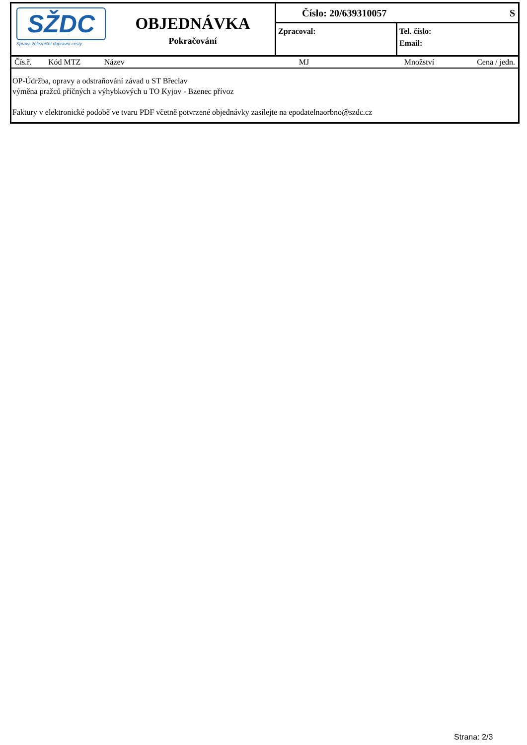SŽDC
Správa železniční dopravní cesty
OBJEDNÁVKA
Pokračování
Číslo: 20/639310057 S
Zpracoval:
Tel. číslo:
Email:
| Čís.ř. | Kód MTZ | Název | MJ | Množství | Cena / jedn. |
| --- | --- | --- | --- | --- | --- |
OP-Údržba, opravy a odstraňování závad u ST Břeclav
výměna pražců příčných a výhybkových u TO Kyjov - Bzenec přívoz
Faktury v elektronické podobě ve tvaru PDF včetně potvrzené objednávky zasílejte na epodatelnaorbno@szdc.cz
Strana: 2/3